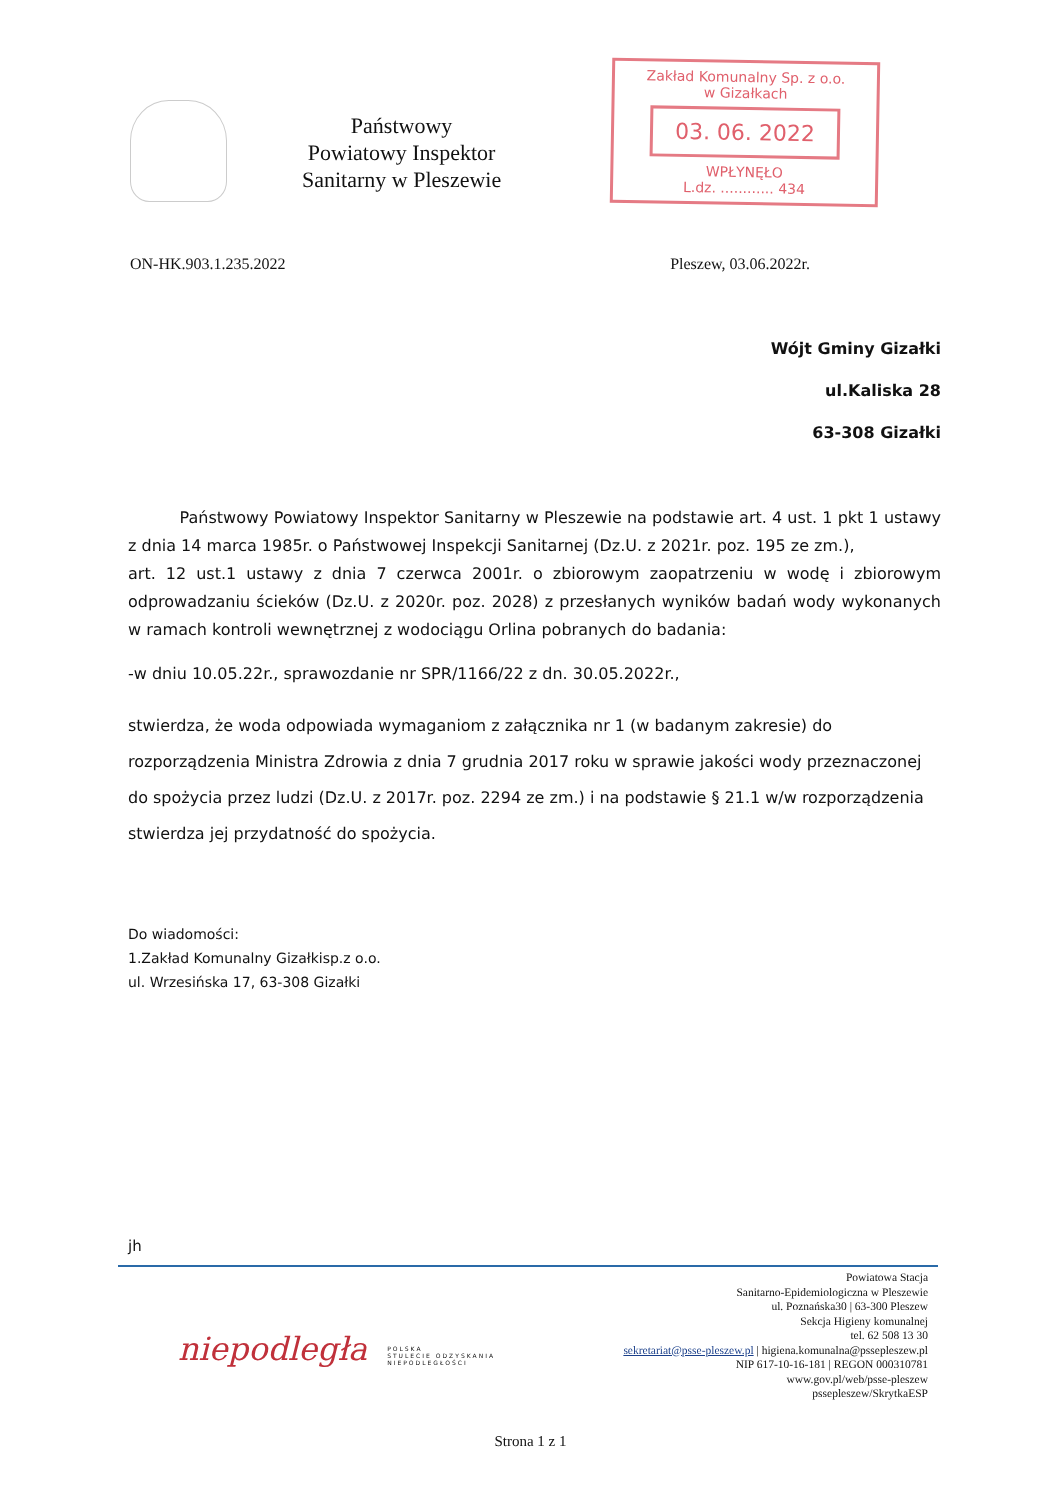Państwowy
Powiatowy Inspektor
Sanitarny w Pleszewie
Zakład Komunalny Sp. z o.o.
w Gizałkach
03. 06. 2022
WPŁYNĘŁO
L.dz. ............ 434
ON-HK.903.1.235.2022 Pleszew, 03.06.2022r.
Wójt Gminy Gizałki
ul.Kaliska 28
63-308 Gizałki
Państwowy Powiatowy Inspektor Sanitarny w Pleszewie na podstawie art. 4 ust. 1 pkt 1 ustawy z dnia 14 marca 1985r. o Państwowej Inspekcji Sanitarnej (Dz.U. z 2021r. poz. 195 ze zm.),
art. 12 ust.1 ustawy z dnia 7 czerwca 2001r. o zbiorowym zaopatrzeniu w wodę i zbiorowym odprowadzaniu ścieków (Dz.U. z 2020r. poz. 2028) z przesłanych wyników badań wody wykonanych w ramach kontroli wewnętrznej z wodociągu Orlina pobranych do badania:
-w dniu 10.05.22r., sprawozdanie nr SPR/1166/22 z dn. 30.05.2022r.,
stwierdza, że woda odpowiada wymaganiom z załącznika nr 1 (w badanym zakresie) do rozporządzenia Ministra Zdrowia z dnia 7 grudnia 2017 roku w sprawie jakości wody przeznaczonej do spożycia przez ludzi (Dz.U. z 2017r. poz. 2294 ze zm.) i na podstawie § 21.1 w/w rozporządzenia stwierdza jej przydatność do spożycia.
Do wiadomości:
1.Zakład Komunalny Gizałkisp.z o.o.
ul. Wrzesińska 17, 63-308 Gizałki
jh
niepodległa
POLSKA
STULECIE ODZYSKANIA
NIEPODLEGŁOŚCI
Powiatowa Stacja
Sanitarno-Epidemiologiczna w Pleszewie
ul. Poznańska30 | 63-300 Pleszew
Sekcja Higieny komunalnej
tel. 62 508 13 30
sekretariat@psse-pleszew.pl | higiena.komunalna@psse­pleszew.pl
NIP 617-10-16-181 | REGON 000310781
www.gov.pl/web/psse-pleszew
psse­pleszew/SkrytkaESP
Strona 1 z 1